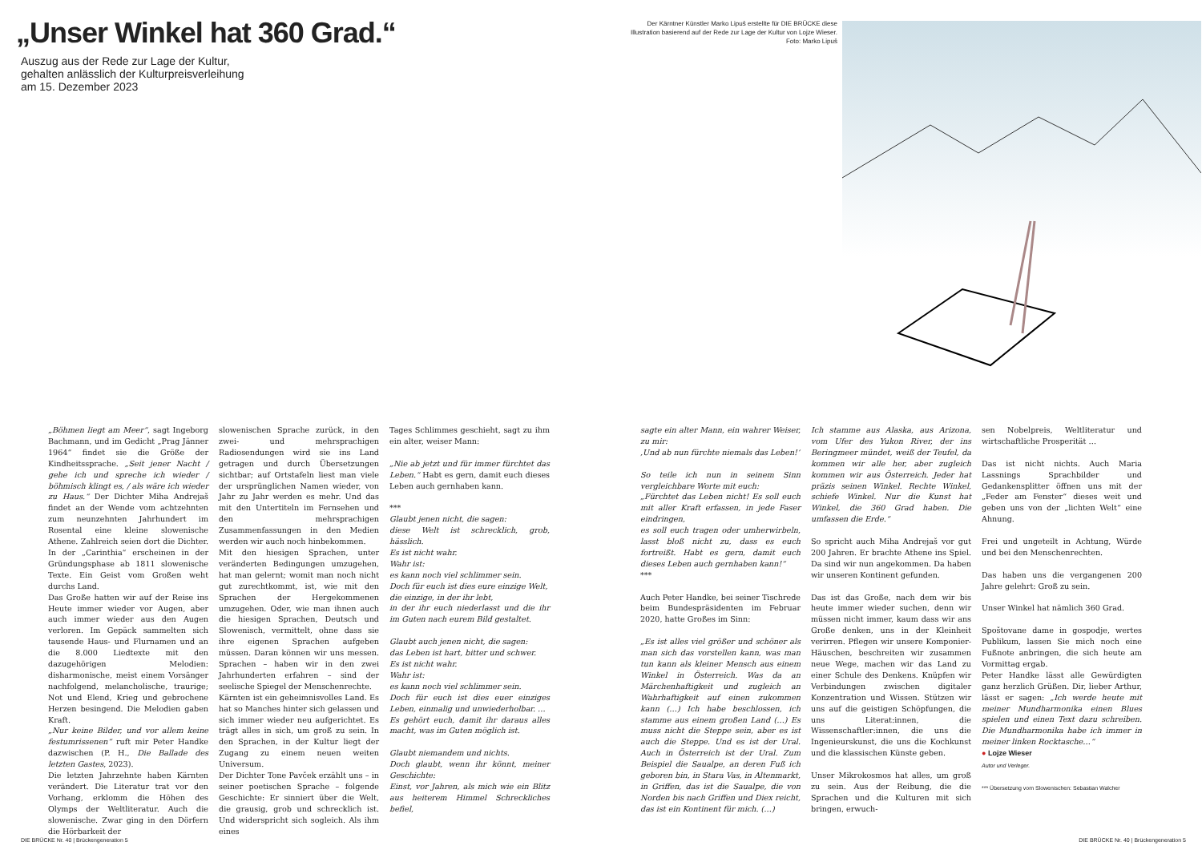„Unser Winkel hat 360 Grad.“
Auszug aus der Rede zur Lage der Kultur,
gehalten anlässlich der Kulturpreisverleihung
am 15. Dezember 2023
Der Kärntner Künstler Marko Lipuš erstellte für DIE BRÜCKE diese Illustration basierend auf der Rede zur Lage der Kultur von Lojze Wieser. Foto: Marko Lipuš
„Böhmen liegt am Meer“, sagt Ingeborg Bachmann, und im Gedicht „Prag Jänner 1964“ findet sie die Größe der Kindheitssprache. „Seit jener Nacht / gehe ich und spreche ich wieder / böhmisch klingt es, / als wäre ich wieder zu Haus.“ Der Dichter Miha Andrejaš findet an der Wende vom achtzehnten zum neunzehnten Jahrhundert im Rosental eine kleine slowenische Athene. Zahlreich seien dort die Dichter. In der „Carinthia“ erscheinen in der Gründungsphase ab 1811 slowenische Texte. Ein Geist vom Großen weht durchs Land.
Das Große hatten wir auf der Reise ins Heute immer wieder vor Augen, aber auch immer wieder aus den Augen verloren. Im Gepäck sammelten sich tausende Haus- und Flurnamen und an die 8.000 Liedtexte mit den dazugehörigen Melodien: disharmonische, meist einem Vorsänger nachfolgend, melancholische, traurige; Not und Elend, Krieg und gebrochene Herzen besingend. Die Melodien gaben Kraft.
„Nur keine Bilder, und vor allem keine festumrissenen“ ruft mir Peter Handke dazwischen (P. H., Die Ballade des letzten Gastes, 2023).
Die letzten Jahrzehnte haben Kärnten verändert. Die Literatur trat vor den Vorhang, erklomm die Höhen des Olymps der Weltliteratur. Auch die slowenische. Zwar ging in den Dörfern die Hörbarkeit der
slowenischen Sprache zurück, in den zwei- und mehrsprachigen Radiosendungen wird sie ins Land getragen und durch Übersetzungen sichtbar; auf Ortstafeln liest man viele der ursprünglichen Namen wieder, von Jahr zu Jahr werden es mehr. Und das mit den Untertiteln im Fernsehen und den mehrsprachigen Zusammenfassungen in den Medien werden wir auch noch hinbekommen.
Mit den hiesigen Sprachen, unter veränderten Bedingungen umzugehen, hat man gelernt; womit man noch nicht gut zurechtkommt, ist, wie mit den Sprachen der Hergekommenen umzugehen. Oder, wie man ihnen auch die hiesigen Sprachen, Deutsch und Slowenisch, vermittelt, ohne dass sie ihre eigenen Sprachen aufgeben müssen. Daran können wir uns messen. Sprachen – haben wir in den zwei Jahrhunderten erfahren – sind der seelische Spiegel der Menschenrechte.
Kärnten ist ein geheimnisvolles Land. Es hat so Manches hinter sich gelassen und sich immer wieder neu aufgerichtet. Es trägt alles in sich, um groß zu sein. In den Sprachen, in der Kultur liegt der Zugang zu einem neuen weiten Universum.
Der Dichter Tone Pavček erzählt uns – in seiner poetischen Sprache – folgende Geschichte: Er sinniert über die Welt, die grausig, grob und schrecklich ist. Und widerspricht sich sogleich. Als ihm eines
Tages Schlimmes geschieht, sagt zu ihm ein alter, weiser Mann:
„Nie ab jetzt und für immer fürchtet das Leben.“ Habt es gern, damit euch dieses Leben auch gernhaben kann.
***
Glaubt jenen nicht, die sagen:
diese Welt ist schrecklich, grob, hässlich.
Es ist nicht wahr.
Wahr ist:
es kann noch viel schlimmer sein.
Doch für euch ist dies eure einzige Welt,
die einzige, in der ihr lebt,
in der ihr euch niederlasst und die ihr im Guten nach eurem Bild gestaltet.
Glaubt auch jenen nicht, die sagen:
das Leben ist hart, bitter und schwer.
Es ist nicht wahr.
Wahr ist:
es kann noch viel schlimmer sein.
Doch für euch ist dies euer einziges Leben, einmalig und unwiederholbar. …
Es gehört euch, damit ihr daraus alles macht, was im Guten möglich ist.
Glaubt niemandem und nichts.
Doch glaubt, wenn ihr könnt, meiner Geschichte:
Einst, vor Jahren, als mich wie ein Blitz aus heiterem Himmel Schreckliches befiel,
sagte ein alter Mann, ein wahrer Weiser, zu mir:
‚Und ab nun fürchte niemals das Leben!‘
So teile ich nun in seinem Sinn vergleichbare Worte mit euch:
„Fürchtet das Leben nicht! Es soll euch mit aller Kraft erfassen, in jede Faser eindringen,
es soll euch tragen oder umherwirbeln, lasst bloß nicht zu, dass es euch fortreißt. Habt es gern, damit euch dieses Leben auch gernhaben kann!“
***
Auch Peter Handke, bei seiner Tischrede beim Bundespräsidenten im Februar 2020, hatte Großes im Sinn:
„Es ist alles viel größer und schöner als man sich das vorstellen kann, was man tun kann als kleiner Mensch aus einem Winkel in Österreich. Was da an Märchenhaftigkeit und zugleich an Wahrhaftigkeit auf einen zukommen kann (…) Ich habe beschlossen, ich stamme aus einem großen Land (…) Es muss nicht die Steppe sein, aber es ist auch die Steppe. Und es ist der Ural. Auch in Österreich ist der Ural. Zum Beispiel die Saualpe, an deren Fuß ich geboren bin, in Stara Vas, in Altenmarkt, in Griffen, das ist die Saualpe, die von Norden bis nach Griffen und Diex reicht, das ist ein Kontinent für mich. (…)
Ich stamme aus Alaska, aus Arizona, vom Ufer des Yukon River, der ins Beringmeer mündet, weiß der Teufel, da kommen wir alle her, aber zugleich kommen wir aus Österreich. Jeder hat präzis seinen Winkel. Rechte Winkel, schiefe Winkel. Nur die Kunst hat Winkel, die 360 Grad haben. Die umfassen die Erde.“
So spricht auch Miha Andrejaš vor gut 200 Jahren. Er brachte Athene ins Spiel. Da sind wir nun angekommen. Da haben wir unseren Kontinent gefunden.
Das ist das Große, nach dem wir bis heute immer wieder suchen, denn wir müssen nicht immer, kaum dass wir ans Große denken, uns in der Kleinheit verirren. Pflegen wir unsere Komponier-Häuschen, beschreiten wir zusammen neue Wege, machen wir das Land zu einer Schule des Denkens. Knüpfen wir Verbindungen zwischen digitaler Konzentration und Wissen. Stützen wir uns auf die geistigen Schöpfungen, die uns Literat:innen, die Wissenschaftler:innen, die uns die Ingenieurskunst, die uns die Kochkunst und die klassischen Künste geben.
Unser Mikrokosmos hat alles, um groß zu sein. Aus der Reibung, die die Sprachen und die Kulturen mit sich bringen, erwuch-
sen Nobelpreis, Weltliteratur und wirtschaftliche Prosperität …
Das ist nicht nichts. Auch Maria Lassnings Sprachbilder und Gedankensplitter öffnen uns mit der „Feder am Fenster“ dieses weit und geben uns von der „lichten Welt“ eine Ahnung.
Frei und ungeteilt in Achtung, Würde und bei den Menschenrechten.
Das haben uns die vergangenen 200 Jahre gelehrt: Groß zu sein.
Unser Winkel hat nämlich 360 Grad.
Spoštovane dame in gospodje, wertes Publikum, lassen Sie mich noch eine Fußnote anbringen, die sich heute am Vormittag ergab.
Peter Handke lässt alle Gewürdigten ganz herzlich Grüßen. Dir, lieber Arthur, lässt er sagen: „Ich werde heute mit meiner Mundharmonika einen Blues spielen und einen Text dazu schreiben. Die Mundharmonika habe ich immer in meiner linken Rocktasche…“
● Lojze Wieser
Autor und Verleger.
*** Übersetzung vom Slowenischen: Sebastian Walcher
DIE BRÜCKE Nr. 40 | Brückengeneration 5
DIE BRÜCKE Nr. 40 | Brückengeneration 5